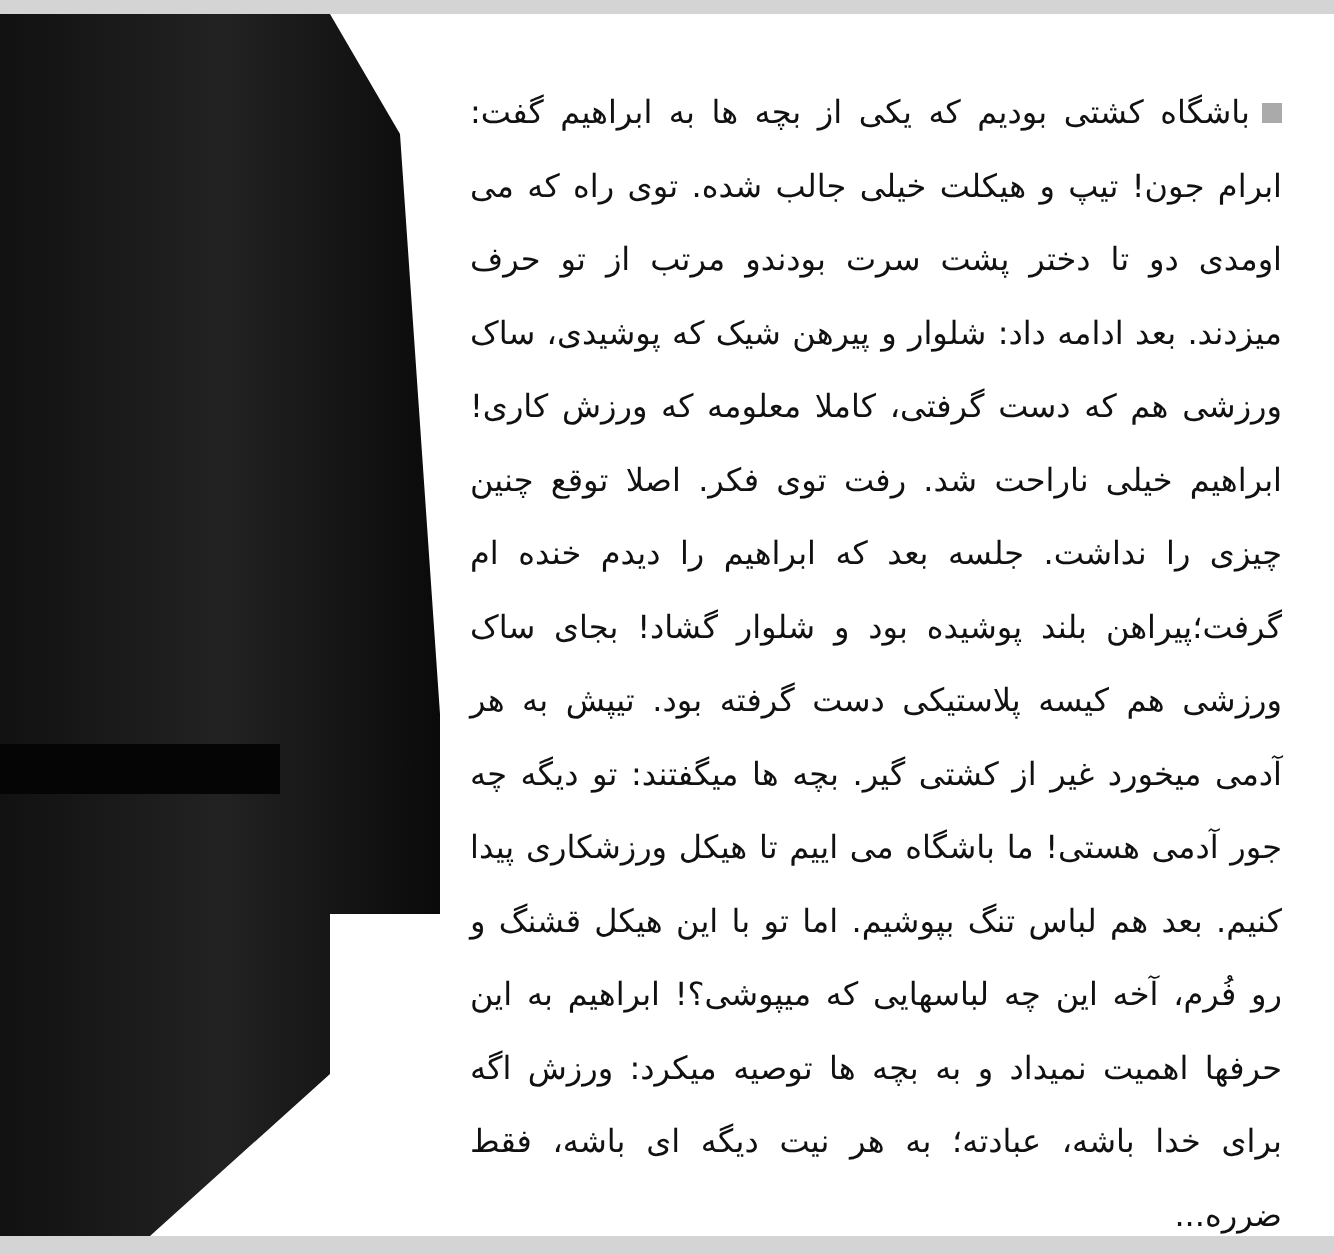باشگاه کشتی بودیم که یکی از بچه ها به ابراهیم گفت: ابرام جون! تیپ و هیکلت خیلی جالب شده. توی راه که می اومدی دو تا دختر پشت سرت بودندو مرتب از تو حرف میزدند. بعد ادامه داد: شلوار و پیرهن شیک که پوشیدی، ساک ورزشی هم که دست گرفتی، کاملا معلومه که ورزش کاری! ابراهیم خیلی ناراحت شد. رفت توی فکر. اصلا توقع چنین چیزی را نداشت. جلسه بعد که ابراهیم را دیدم خنده ام گرفت؛پیراهن بلند پوشیده بود و شلوار گشاد! بجای ساک ورزشی هم کیسه پلاستیکی دست گرفته بود. تیپش به هر آدمی میخورد غیر از کشتی گیر. بچه ها میگفتند: تو دیگه چه جور آدمی هستی! ما باشگاه می اییم تا هیکل ورزشکاری پیدا کنیم. بعد هم لباس تنگ بپوشیم. اما تو با این هیکل قشنگ و رو فُرم، آخه این چه لباسهایی که میپوشی؟! ابراهیم به این حرفها اهمیت نمیداد و به بچه ها توصیه میکرد: ورزش اگه برای خدا باشه، عبادته؛ به هر نیت دیگه ای باشه، فقط ضرره...